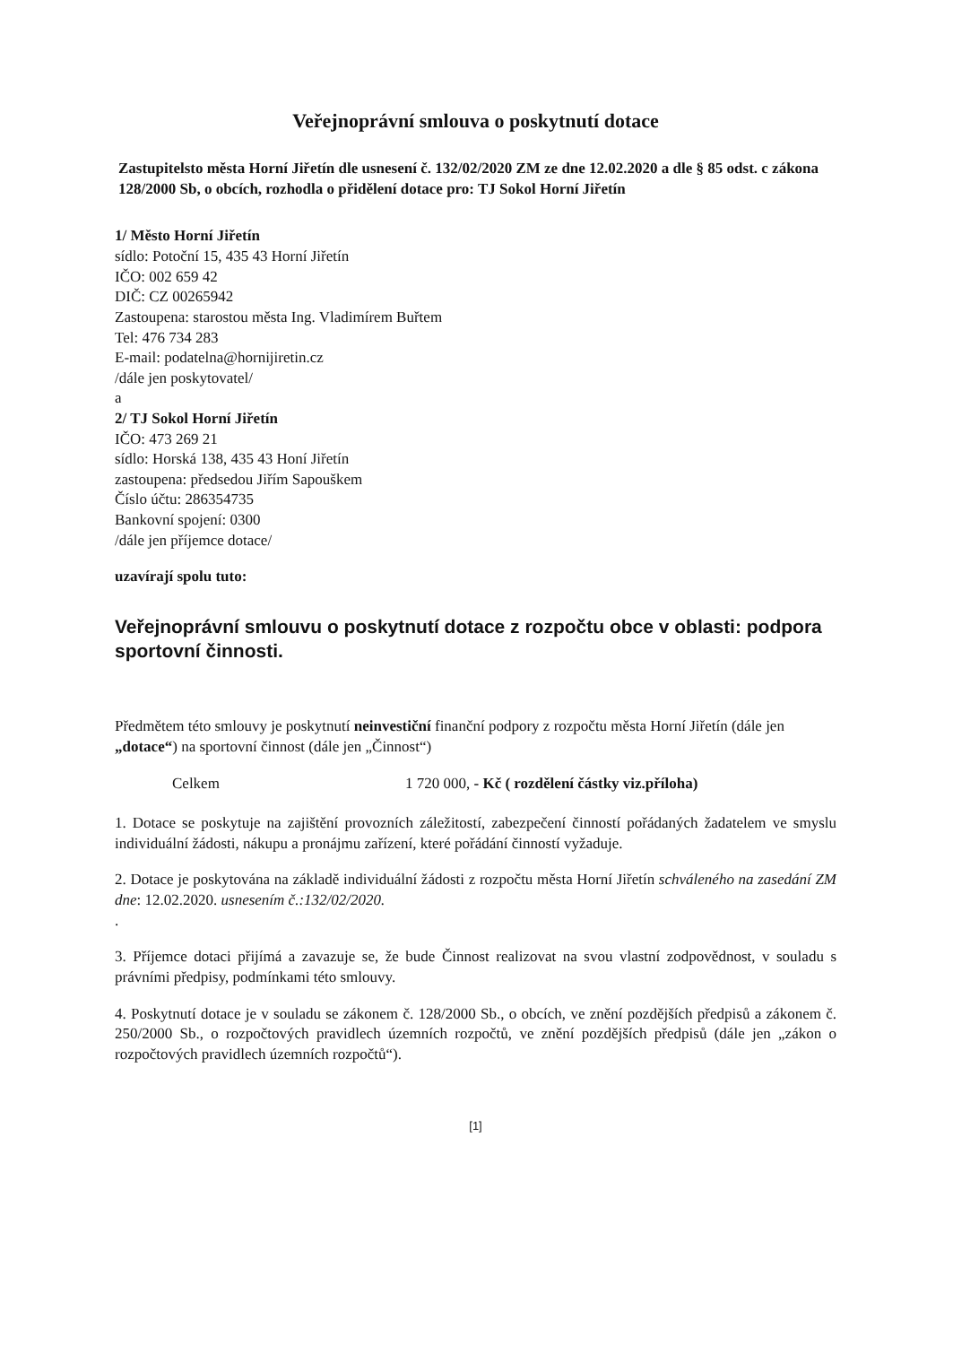Veřejnoprávní smlouva o poskytnutí dotace
Zastupitelsto města Horní Jiřetín dle usnesení č. 132/02/2020 ZM ze dne 12.02.2020 a dle § 85 odst. c zákona 128/2000 Sb, o obcích, rozhodla o přidělení dotace pro: TJ Sokol Horní Jiřetín
1/ Město Horní Jiřetín
sídlo: Potoční 15, 435 43 Horní Jiřetín
IČO: 002 659 42
DIČ: CZ 00265942
Zastoupena: starostou města Ing. Vladimírem Buřtem
Tel: 476 734 283
E-mail: podatelna@hornijiretin.cz
/dále jen poskytovatel/
a
2/ TJ Sokol Horní Jiřetín
IČO: 473 269 21
sídlo: Horská 138, 435 43 Honí Jiřetín
zastoupena: předsedou Jiřím Sapouškem
Číslo účtu: 286354735
Bankovní spojení: 0300
/dále jen příjemce dotace/
uzavírají spolu tuto:
Veřejnoprávní smlouvu o poskytnutí dotace z rozpočtu obce v oblasti: podpora sportovní činnosti.
Předmětem této smlouvy je poskytnutí neinvestiční finanční podpory z rozpočtu města Horní Jiřetín (dále jen „dotace“) na sportovní činnost (dále jen „Činnost“)
Celkem 1 720 000, - Kč ( rozdělení částky viz.příloha)
1. Dotace se poskytuje na zajištění provozních záležitostí, zabezpečení činností pořádaných žadatelem ve smyslu individuální žádosti, nákupu a pronájmu zařízení, které pořádání činností vyžaduje.
2. Dotace je poskytována na základě individuální žádosti z rozpočtu města Horní Jiřetín schváleného na zasedání ZM dne: 12.02.2020. usnesením č.:132/02/2020.
.
3. Příjemce dotaci přijímá a zavazuje se, že bude Činnost realizovat na svou vlastní zodpovědnost, v souladu s právními předpisy, podmínkami této smlouvy.
4. Poskytnutí dotace je v souladu se zákonem č. 128/2000 Sb., o obcích, ve znění pozdějších předpisů a zákonem č. 250/2000 Sb., o rozpočtových pravidlech územních rozpočtů, ve znění pozdějších předpisů (dále jen „zákon o rozpočtových pravidlech územních rozpočtů“).
[1]